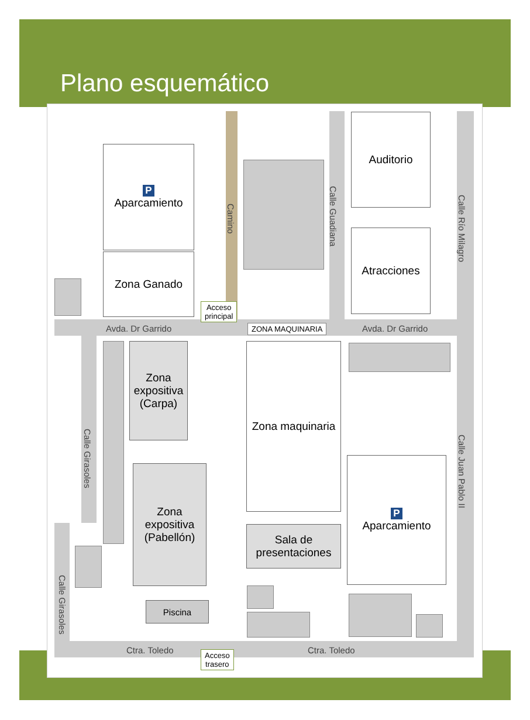Plano esquemático
P
Aparcamiento
Zona Ganado
Auditorio
Atracciones
Zona expositiva (Carpa)
Zona expositiva (Pabellón)
Zona maquinaria
Sala de presentaciones
P
Aparcamiento
Piscina
Avda. Dr Garrido Avda. Dr Garrido
Ctra. Toledo Ctra. Toledo
Camino
Calle Guadiana
Calle Río Milagro
Calle Juan Pablo II
Calle Girasoles
Calle Girasoles
Acceso
principal
ZONA MAQUINARIA
Acceso
trasero